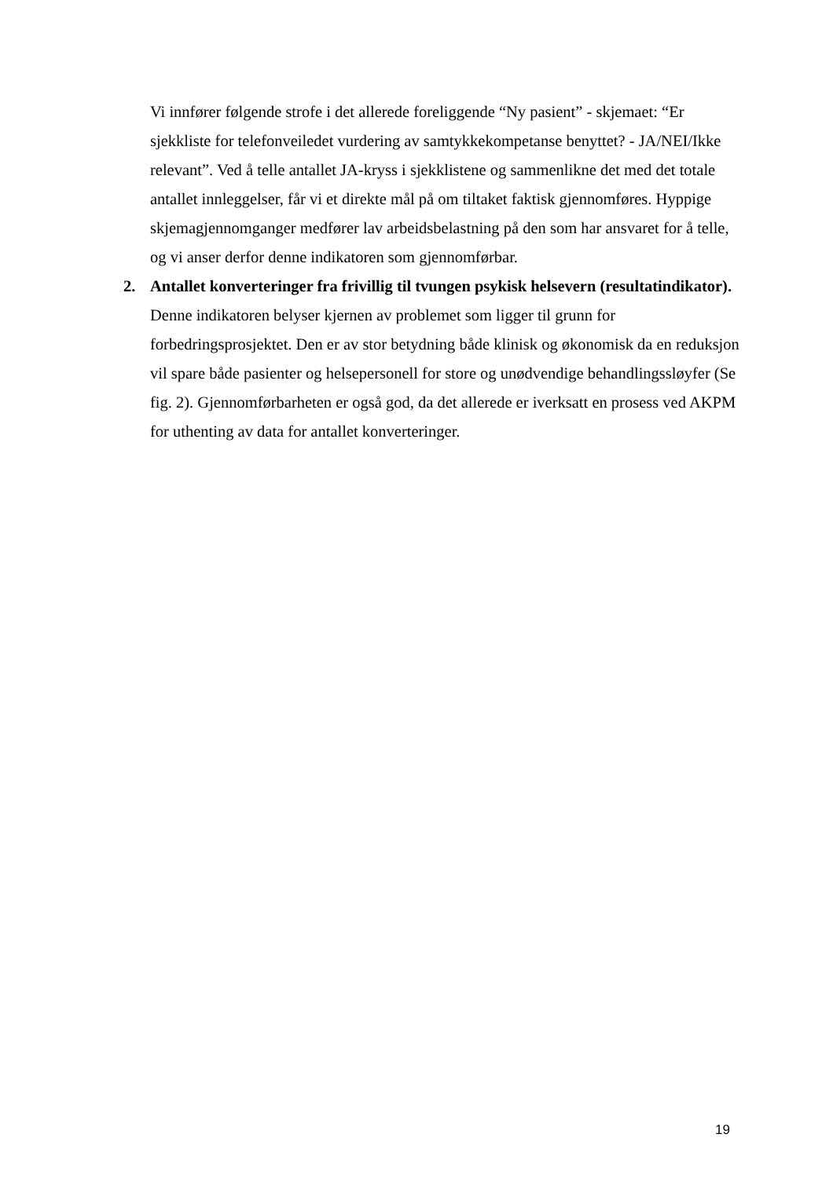Vi innfører følgende strofe i det allerede foreliggende “Ny pasient” - skjemaet: “Er sjekkliste for telefonveiledet vurdering av samtykkekompetanse benyttet? - JA/NEI/Ikke relevant”. Ved å telle antallet JA-kryss i sjekklistene og sammenlikne det med det totale antallet innleggelser, får vi et direkte mål på om tiltaket faktisk gjennomføres. Hyppige skjemagjennomganger medfører lav arbeidsbelastning på den som har ansvaret for å telle, og vi anser derfor denne indikatoren som gjennomførbar.
2. Antallet konverteringer fra frivillig til tvungen psykisk helsevern (resultatindikator).
Denne indikatoren belyser kjernen av problemet som ligger til grunn for forbedringsprosjektet. Den er av stor betydning både klinisk og økonomisk da en reduksjon vil spare både pasienter og helsepersonell for store og unødvendige behandlingssløyfer (Se fig. 2). Gjennomførbarheten er også god, da det allerede er iverksatt en prosess ved AKPM for uthenting av data for antallet konverteringer.
19